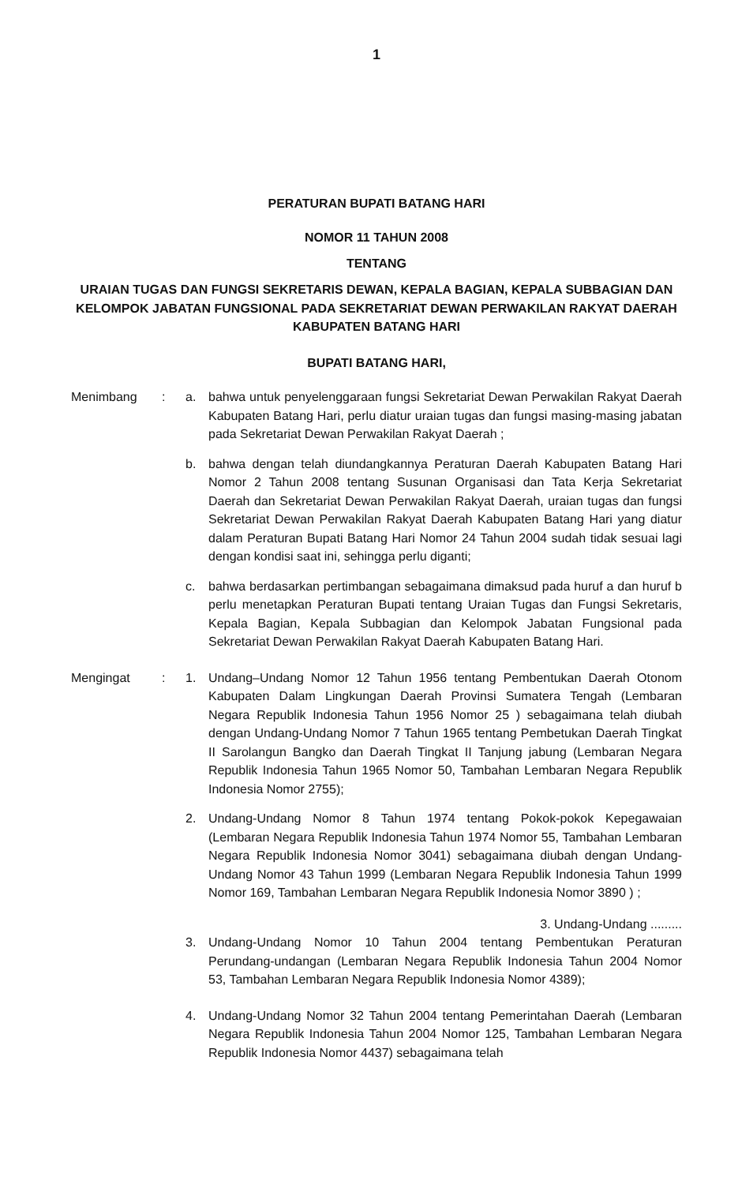1
PERATURAN BUPATI BATANG HARI
NOMOR 11 TAHUN 2008
TENTANG
URAIAN TUGAS DAN FUNGSI SEKRETARIS DEWAN, KEPALA BAGIAN, KEPALA SUBBAGIAN DAN
KELOMPOK JABATAN FUNGSIONAL PADA SEKRETARIAT DEWAN PERWAKILAN RAKYAT DAERAH
KABUPATEN BATANG HARI
BUPATI BATANG HARI,
Menimbang : a. bahwa untuk penyelenggaraan fungsi Sekretariat Dewan Perwakilan Rakyat Daerah Kabupaten Batang Hari, perlu diatur uraian tugas dan fungsi masing-masing jabatan pada Sekretariat Dewan Perwakilan Rakyat Daerah ;
b. bahwa dengan telah diundangkannya Peraturan Daerah Kabupaten Batang Hari Nomor 2 Tahun 2008 tentang Susunan Organisasi dan Tata Kerja Sekretariat Daerah dan Sekretariat Dewan Perwakilan Rakyat Daerah, uraian tugas dan fungsi Sekretariat Dewan Perwakilan Rakyat Daerah Kabupaten Batang Hari yang diatur dalam Peraturan Bupati Batang Hari Nomor 24 Tahun 2004 sudah tidak sesuai lagi dengan kondisi saat ini, sehingga perlu diganti;
c. bahwa berdasarkan pertimbangan sebagaimana dimaksud pada huruf a dan huruf b perlu menetapkan Peraturan Bupati tentang Uraian Tugas dan Fungsi Sekretaris, Kepala Bagian, Kepala Subbagian dan Kelompok Jabatan Fungsional pada Sekretariat Dewan Perwakilan Rakyat Daerah Kabupaten Batang Hari.
Mengingat : 1. Undang–Undang Nomor 12 Tahun 1956 tentang Pembentukan Daerah Otonom Kabupaten Dalam Lingkungan Daerah Provinsi Sumatera Tengah (Lembaran Negara Republik Indonesia Tahun 1956 Nomor 25 ) sebagaimana telah diubah dengan Undang-Undang Nomor 7 Tahun 1965 tentang Pembetukan Daerah Tingkat II Sarolangun Bangko dan Daerah Tingkat II Tanjung jabung (Lembaran Negara Republik Indonesia Tahun 1965 Nomor 50, Tambahan Lembaran Negara Republik Indonesia Nomor 2755);
2. Undang-Undang Nomor 8 Tahun 1974 tentang Pokok-pokok Kepegawaian (Lembaran Negara Republik Indonesia Tahun 1974 Nomor 55, Tambahan Lembaran Negara Republik Indonesia Nomor 3041) sebagaimana diubah dengan Undang-Undang Nomor 43 Tahun 1999 (Lembaran Negara Republik Indonesia Tahun 1999 Nomor 169, Tambahan Lembaran Negara Republik Indonesia Nomor 3890 ) ;
3. Undang-Undang .........
3. Undang-Undang Nomor 10 Tahun 2004 tentang Pembentukan Peraturan Perundang-undangan (Lembaran Negara Republik Indonesia Tahun 2004 Nomor 53, Tambahan Lembaran Negara Republik Indonesia Nomor 4389);
4. Undang-Undang Nomor 32 Tahun 2004 tentang Pemerintahan Daerah (Lembaran Negara Republik Indonesia Tahun 2004 Nomor 125, Tambahan Lembaran Negara Republik Indonesia Nomor 4437) sebagaimana telah